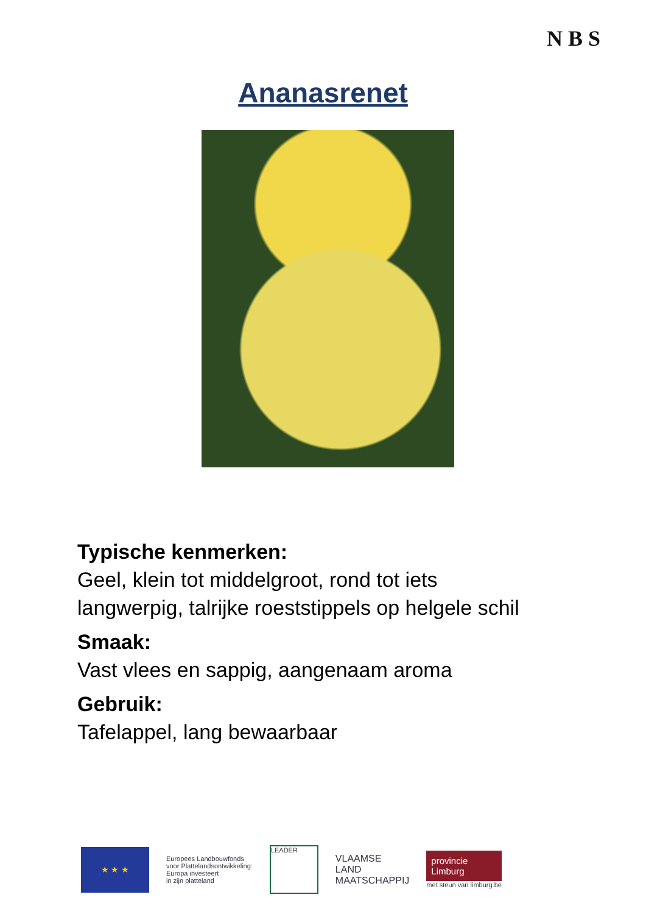N B S
Ananasrenet
Typische kenmerken:
Geel, klein tot middelgroot, rond tot iets
langwerpig, talrijke roeststippels op helgele schil
Smaak:
Vast vlees en sappig, aangenaam aroma
Gebruik:
Tafelappel, lang bewaarbaar
★ ★ ★
Europees Landbouwfonds
voor Plattelandsontwikkeling:
Europa investeert
in zijn platteland
LEADER
VLAAMSE
LAND
MAATSCHAPPIJ
provincie
Limburg
met steun van limburg.be